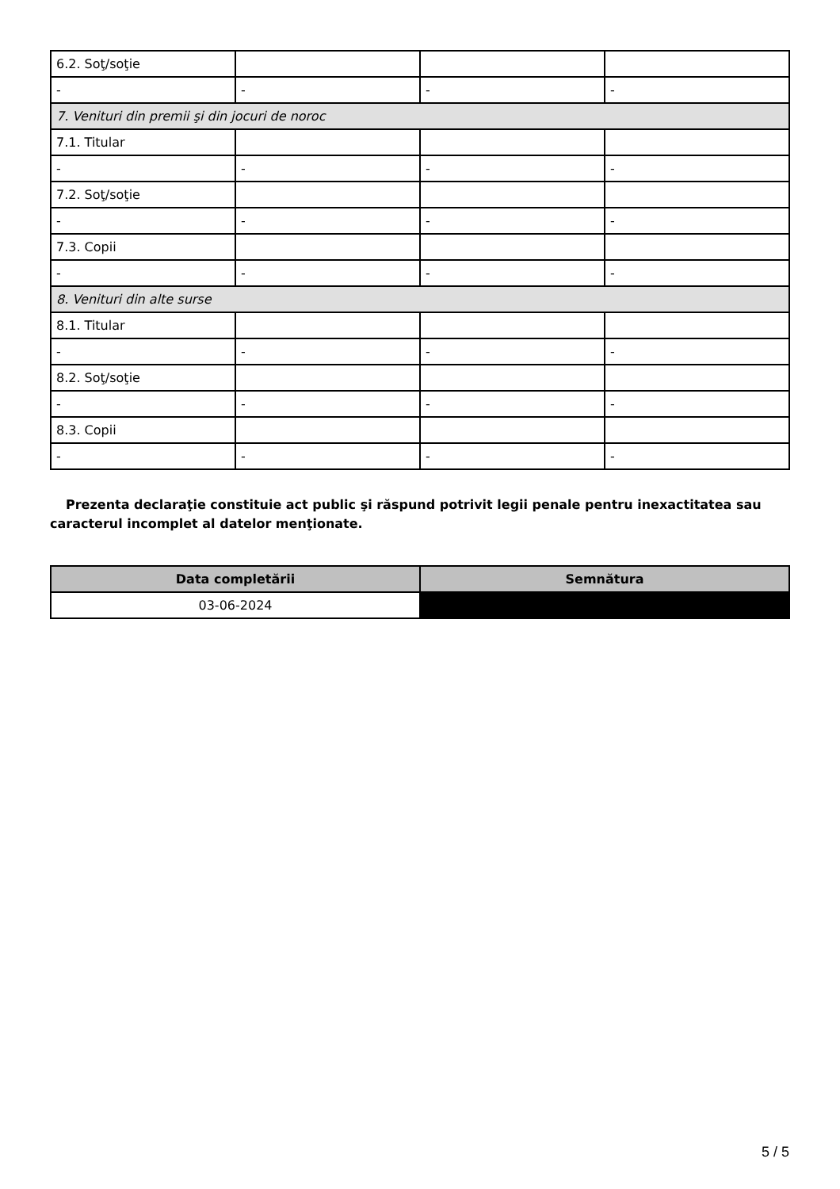| 6.2. Soţ/soţie | | | |
| - | - | - | - |
| 7. Venituri din premii şi din jocuri de noroc | | | |
| 7.1. Titular | | | |
| - | - | - | - |
| 7.2. Soţ/soţie | | | |
| - | - | - | - |
| 7.3. Copii | | | |
| - | - | - | - |
| 8. Venituri din alte surse | | | |
| 8.1. Titular | | | |
| - | - | - | - |
| 8.2. Soţ/soţie | | | |
| - | - | - | - |
| 8.3. Copii | | | |
| - | - | - | - |
Prezenta declaraţie constituie act public şi răspund potrivit legii penale pentru inexactitatea sau caracterul incomplet al datelor menţionate.
| Data completării | Semnătura |
| --- | --- |
| 03-06-2024 | |
5 / 5